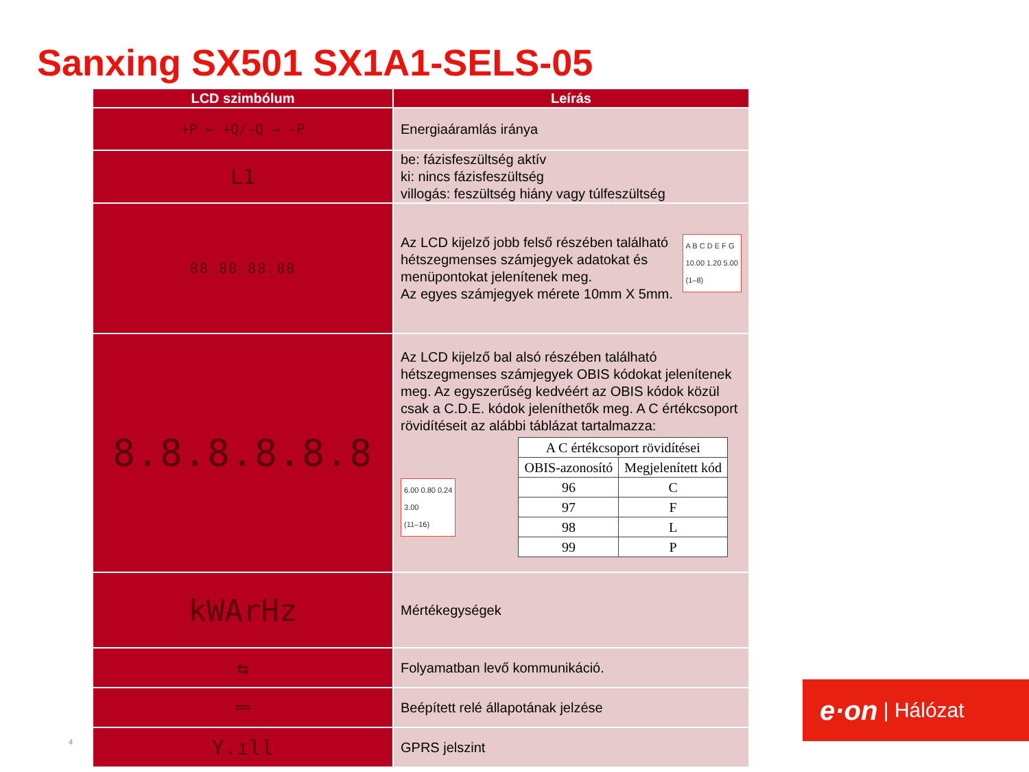Sanxing SX501 SX1A1-SELS-05
| LCD szimbólum | Leírás |
| --- | --- |
| +P ← +Q/-Q → -P | Energiaáramlás iránya |
| L1 | be: fázisfeszültség aktív ki: nincs fázisfeszültség villogás: feszültség hiány vagy túlfeszültség |
| 88.88.88.88 | A B C D E F G 10.00 1.20 5.00 (1–8) Az LCD kijelző jobb felső részében található hétszegmenses számjegyek adatokat és menüpontokat jelenítenek meg. Az egyes számjegyek mérete 10mm X 5mm. |
| 8.8.8.8.8.8 | Az LCD kijelző bal alsó részében található hétszegmenses számjegyek OBIS kódokat jelenítenek meg. Az egyszerűség kedvéért az OBIS kódok közül csak a C.D.E. kódok jeleníthetők meg. A C értékcsoport rövidítéseit az alábbi táblázat tartalmazza: / A C értékcsoport rövidítései / / / OBIS-azonosító / Megjelenített kód / / 96 / C / / 97 / F / / 98 / L / / 99 / P / 6.00 0.80 0.24 3.00 (11–16) |
| kWArHz | Mértékegységek |
| ⇆ | Folyamatban levő kommunikáció. |
| ⎓ | Beépített relé állapotának jelzése |
| Y.ıll | GPRS jelszint |
4
e·on | Hálózat